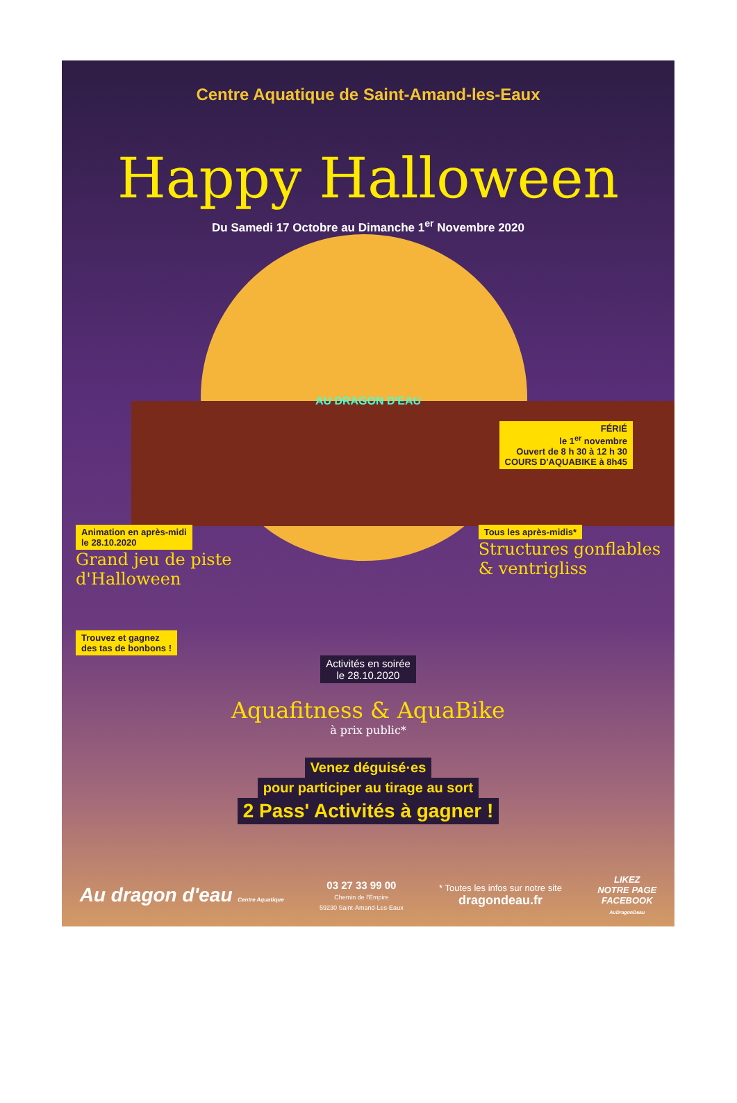Centre Aquatique de Saint-Amand-les-Eaux
Happy Halloween
Du Samedi 17 Octobre au Dimanche 1<sup>er</sup> Novembre 2020
AU DRAGON D'EAU
FÉRIÉ
le 1<sup>er</sup> novembre
Ouvert de 8 h 30 à 12 h 30
COURS D'AQUABIKE à 8h45
Animation en après-midi
le 28.10.2020
Grand jeu de piste
d'Halloween
Tous les après-midis*
Structures gonflables
& ventrigliss
Trouvez et gagnez
des tas de bonbons !
Activités en soirée
le 28.10.2020
Aquafitness & AquaBike
à prix public*
Venez déguisé·es
pour participer au tirage au sort
2 Pass' Activités à gagner !
Au dragon d'eau Centre Aquatique
03 27 33 99 00
Chemin de l'Empire
59230 Saint-Amand-Les-Eaux
* Toutes les infos sur notre site
dragondeau.fr
LIKEZ
NOTRE PAGE
FACEBOOK
AuDragonDeau